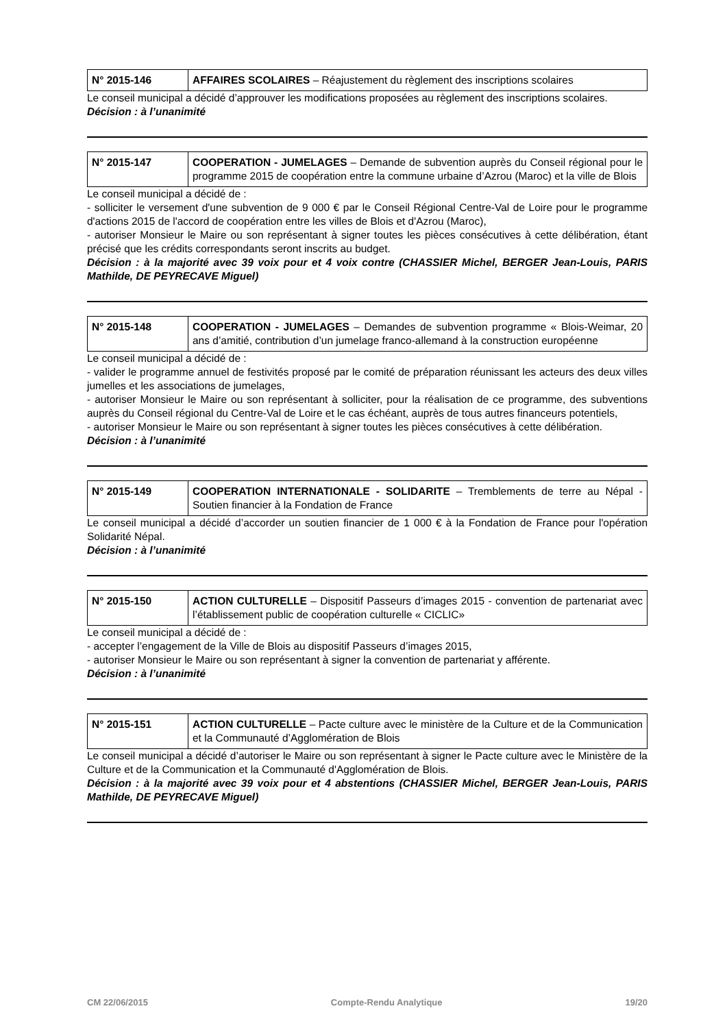| N° 2015-146 | AFFAIRES SCOLAIRES – Réajustement du règlement des inscriptions scolaires |
Le conseil municipal a décidé d’approuver les modifications proposées au règlement des inscriptions scolaires.
Décision : à l’unanimité
| N° 2015-147 | COOPERATION - JUMELAGES – Demande de subvention auprès du Conseil régional pour le programme 2015 de coopération entre la commune urbaine d’Azrou (Maroc) et la ville de Blois |
Le conseil municipal a décidé de :
- solliciter le versement d'une subvention de 9 000 € par le Conseil Régional Centre-Val de Loire pour le programme d'actions 2015 de l'accord de coopération entre les villes de Blois et d'Azrou (Maroc),
- autoriser Monsieur le Maire ou son représentant à signer toutes les pièces consécutives à cette délibération, étant précisé que les crédits correspondants seront inscrits au budget.
Décision : à la majorité avec 39 voix pour et 4 voix contre (CHASSIER Michel, BERGER Jean-Louis, PARIS Mathilde, DE PEYRECAVE Miguel)
| N° 2015-148 | COOPERATION - JUMELAGES – Demandes de subvention programme « Blois-Weimar, 20 ans d’amitié, contribution d’un jumelage franco-allemand à la construction européenne |
Le conseil municipal a décidé de :
- valider le programme annuel de festivités proposé par le comité de préparation réunissant les acteurs des deux villes jumelles et les associations de jumelages,
- autoriser Monsieur le Maire ou son représentant à solliciter, pour la réalisation de ce programme, des subventions auprès du Conseil régional du Centre-Val de Loire et le cas échéant, auprès de tous autres financeurs potentiels,
- autoriser Monsieur le Maire ou son représentant à signer toutes les pièces consécutives à cette délibération.
Décision : à l’unanimité
| N° 2015-149 | COOPERATION INTERNATIONALE - SOLIDARITE – Tremblements de terre au Népal - Soutien financier à la Fondation de France |
Le conseil municipal a décidé d’accorder un soutien financier de 1 000 € à la Fondation de France pour l'opération Solidarité Népal.
Décision : à l’unanimité
| N° 2015-150 | ACTION CULTURELLE – Dispositif Passeurs d’images 2015 - convention de partenariat avec l’établissement public de coopération culturelle « CICLIC» |
Le conseil municipal a décidé de :
- accepter l’engagement de la Ville de Blois au dispositif Passeurs d’images 2015,
- autoriser Monsieur le Maire ou son représentant à signer la convention de partenariat y afférente.
Décision : à l’unanimité
| N° 2015-151 | ACTION CULTURELLE – Pacte culture avec le ministère de la Culture et de la Communication et la Communauté d’Agglomération de Blois |
Le conseil municipal a décidé d’autoriser le Maire ou son représentant à signer le Pacte culture avec le Ministère de la Culture et de la Communication et la Communauté d'Agglomération de Blois.
Décision : à la majorité avec 39 voix pour et 4 abstentions (CHASSIER Michel, BERGER Jean-Louis, PARIS Mathilde, DE PEYRECAVE Miguel)
CM 22/06/2015 Compte-Rendu Analytique 19/20